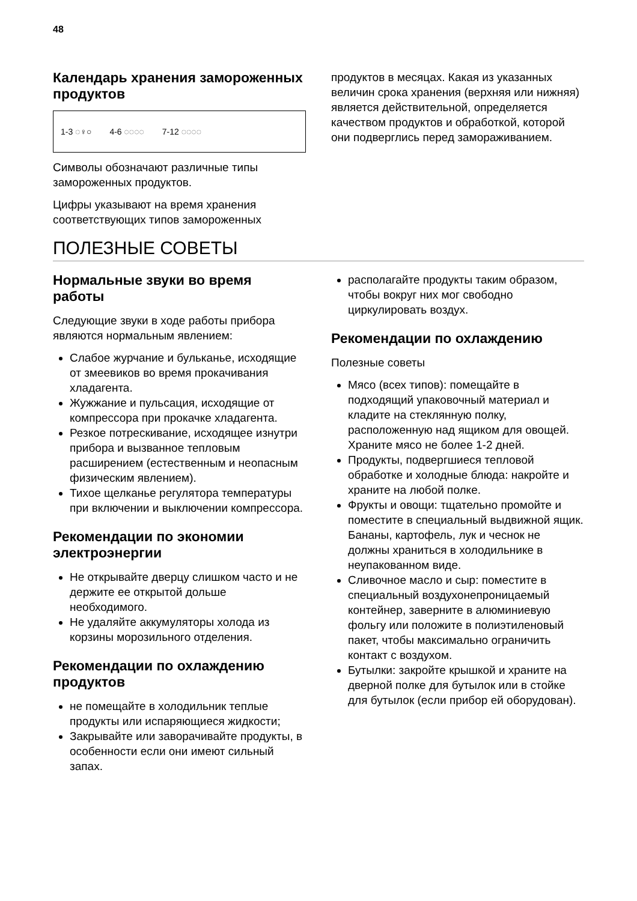48
Календарь хранения замороженных продуктов
1-3 ◌♀○ 4-6 ◌◌◌◌ 7-12 ◌◌◌◌
Символы обозначают различные типы замороженных продуктов.
Цифры указывают на время хранения соответствующих типов замороженных
продуктов в месяцах. Какая из указанных величин срока хранения (верхняя или нижняя) является действительной, определяется качеством продуктов и обработкой, которой они подверглись перед замораживанием.
ПОЛЕЗНЫЕ СОВЕТЫ
Нормальные звуки во время работы
Следующие звуки в ходе работы прибора являются нормальным явлением:
Слабое журчание и бульканье, исходящие от змеевиков во время прокачивания хладагента.
Жужжание и пульсация, исходящие от компрессора при прокачке хладагента.
Резкое потрескивание, исходящее изнутри прибора и вызванное тепловым расширением (естественным и неопасным физическим явлением).
Тихое щелканье регулятора температуры при включении и выключении компрессора.
Рекомендации по экономии электроэнергии
Не открывайте дверцу слишком часто и не держите ее открытой дольше необходимого.
Не удаляйте аккумуляторы холода из корзины морозильного отделения.
Рекомендации по охлаждению продуктов
не помещайте в холодильник теплые продукты или испаряющиеся жидкости;
Закрывайте или заворачивайте продукты, в особенности если они имеют сильный запах.
располагайте продукты таким образом, чтобы вокруг них мог свободно циркулировать воздух.
Рекомендации по охлаждению
Полезные советы
Мясо (всех типов): помещайте в подходящий упаковочный материал и кладите на стеклянную полку, расположенную над ящиком для овощей. Храните мясо не более 1-2 дней.
Продукты, подвергшиеся тепловой обработке и холодные блюда: накройте и храните на любой полке.
Фрукты и овощи: тщательно промойте и поместите в специальный выдвижной ящик. Бананы, картофель, лук и чеснок не должны храниться в холодильнике в неупакованном виде.
Сливочное масло и сыр: поместите в специальный воздухонепроницаемый контейнер, заверните в алюминиевую фольгу или положите в полиэтиленовый пакет, чтобы максимально ограничить контакт с воздухом.
Бутылки: закройте крышкой и храните на дверной полке для бутылок или в стойке для бутылок (если прибор ей оборудован).